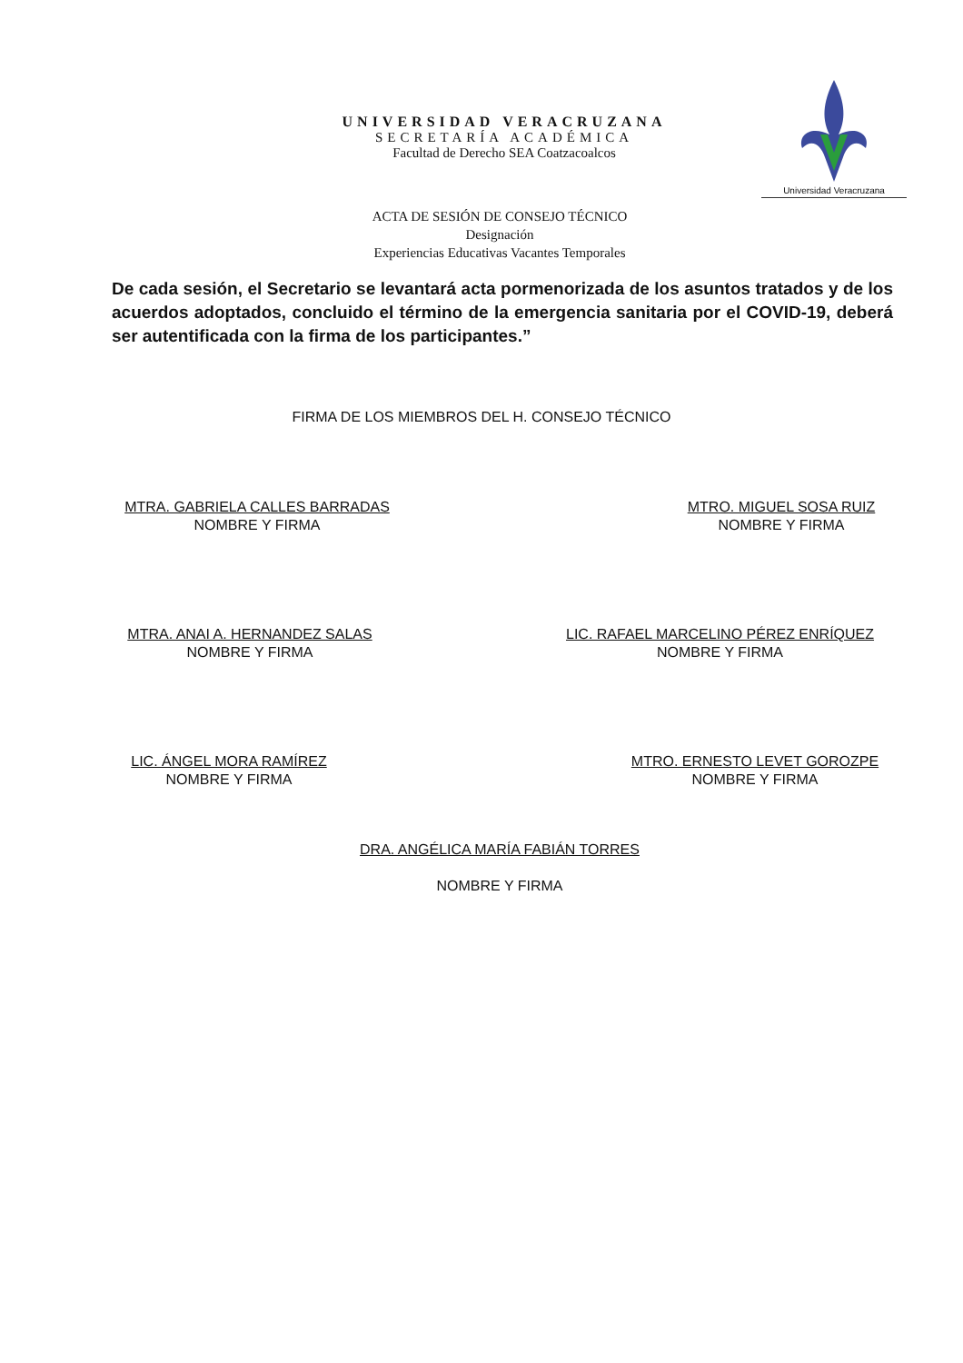UNIVERSIDAD VERACRUZANA
SECRETARÍA ACADÉMICA
Facultad de Derecho SEA Coatzacoalcos
Universidad Veracruzana
ACTA DE SESIÓN DE CONSEJO TÉCNICO
Designación
Experiencias Educativas Vacantes Temporales
De cada sesión, el Secretario se levantará acta pormenorizada de los asuntos tratados y de los acuerdos adoptados, concluido el término de la emergencia sanitaria por el COVID-19, deberá ser autentificada con la firma de los participantes.”
FIRMA DE LOS MIEMBROS DEL H. CONSEJO TÉCNICO
MTRA. GABRIELA CALLES BARRADAS
NOMBRE Y FIRMA
MTRO. MIGUEL SOSA RUIZ
NOMBRE Y FIRMA
MTRA. ANAI A. HERNANDEZ SALAS
NOMBRE Y FIRMA
LIC. RAFAEL MARCELINO PÉREZ ENRÍQUEZ
NOMBRE Y FIRMA
LIC. ÁNGEL MORA RAMÍREZ
NOMBRE Y FIRMA
MTRO. ERNESTO LEVET GOROZPE
NOMBRE Y FIRMA
DRA. ANGÉLICA MARÍA FABIÁN TORRES
NOMBRE Y FIRMA